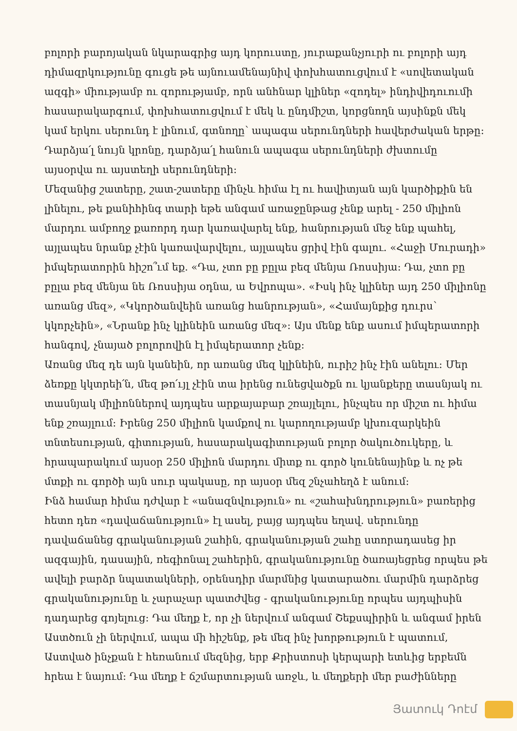բոլորի բարոյական նկարագրից այդ կորուստը, յուրաքանչյուրի ու բոլորի այդ դիմազրկությունը գուցե թե այնուամենայնիվ փոխհատուցվում է «սովետական ազգի» միությամբ ու զորությամբ, որն անհնար կլիներ «զոդել» ինդիվիդուումի հասարակարգում, փոխհատուցվում է մեկ և ընդմիշտ, կորցնողն այսինքն մեկ կամ երկու սերունդ է լինում, գտնողը՝ ապագա սերունդների հավերժական երթը: Դարձյա՛լ նույն կրոնը, դարձյա՛լ հանուն ապագա սերունդների ժխտումը այսօրվա ու այստեղի սերունդների:
Մեզանից շատերը, շատ-շատերը մինչև հիմա էլ ու հավիտյան այն կարծիքին են լինելու, թե քանիհինգ տարի եթե անգամ առաջընթաց չենք արել - 250 միլիոն մարդու ամբողջ քառորդ դար կառավարել ենք, հանրության մեջ ենք պահել, այլապես նրանք չէին կառավարվելու, այլապես ցրիվ էին գալու. «Հաջի Մուրադի» իմպերատորին հիշո՞ւմ եք. «Դա, չտո բը բըլա բեզ մենյա Ռոսսիյա: Դա, չտո բը բըլա բեզ մենյա նե Ռոսսիյա օդնա, ա Եվրոպա». «Իսկ ինչ կլիներ այդ 250 միլիոնը առանց մեզ», «Կկործանվեին առանց հանրության», «Համայնքից դուրս՝ կկորչեին», «Նրանք ինչ կլինեին առանց մեզ»: Այս մենք ենք ասում իմպերատորի հանգով, չնայած բոլորովին էլ իմպերատոր չենք:
Առանց մեզ դե այն կանեին, որ առանց մեզ կլինեին, ուրիշ ինչ էին անելու: Մեր ձեռքը կկտրեի՛ն, մեզ թո՛ւյլ չէին տա իրենց ունեցվածքն ու կյանքերը տասնյակ ու տասնյակ միլիոններով այդպես արքայաբար շռայլելու, ինչպես որ միշտ ու հիմա ենք շռայլում: Իրենց 250 միլիոն կամքով ու կարողությամբ կխուզարկեին տնտեսության, գիտության, հասարակագիտության բոլոր ծակուծուկերը, և հրապարակում այսօր 250 միլիոն մարդու միտք ու գործ կունենայինք և ոչ թե մտքի ու գործի այն սուր պակասը, որ այսօր մեզ շնչահեղձ է անում:
Ինձ համար հիմա դժվար է «անազնվություն» ու «շահախնդրություն» բառերից հետո դեռ «դավաճանություն» էլ ասել, բայց այդպես եղավ. սերունդը դավաճանեց գրականության շահին, գրականության շահը ստորադասեց իր ազգային, դասային, ռեգիոնալ շահերին, գրականությունը ծառայեցրեց որպես թե ավելի բարձր նպատակների, օրենսդիր մարմնից կատարածու մարմին դարձրեց գրականությունը և չարաչար պատժվեց - գրականությունը որպես այդպիսին դադարեց գոյելուց: Դա մեղք է, որ չի ներվում անգամ Շեքսպիրին և անգամ իրեն Աստծուն չի ներվում, ապա մի հիշենք, թե մեզ ինչ խորթություն է պատում, Աստված ինչքան է հեռանում մեզնից, երբ Քրիստոսի կերպարի ետևից երբեմն հրեա է նայում: Դա մեղք է ճշմարտության առջև, և մեղքերի մեր բաժինները
Յատուկ Դոէմ